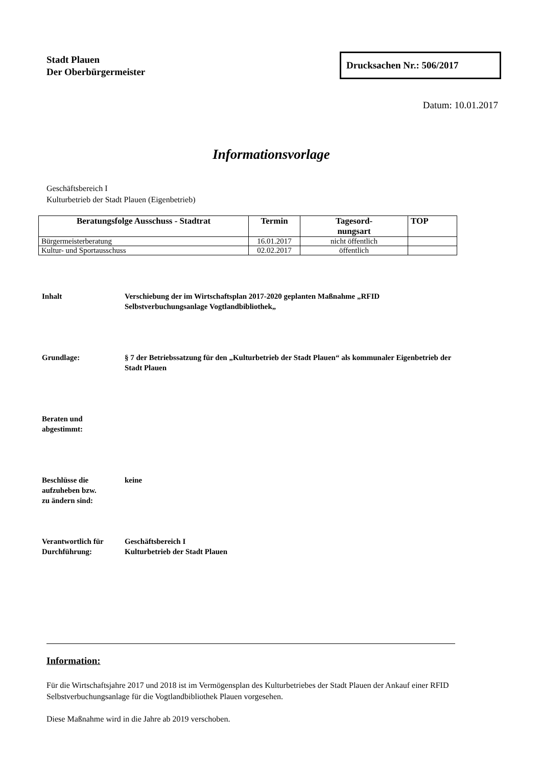Stadt Plauen
Der Oberbürgermeister
Drucksachen Nr.: 506/2017
Datum: 10.01.2017
Informationsvorlage
Geschäftsbereich I
Kulturbetrieb der Stadt Plauen (Eigenbetrieb)
| Beratungsfolge Ausschuss - Stadtrat | Termin | Tagesord- nungsart | TOP |
| --- | --- | --- | --- |
| Bürgermeisterberatung | 16.01.2017 | nicht öffentlich | |
| Kultur- und Sportausschuss | 02.02.2017 | öffentlich | |
Inhalt Verschiebung der im Wirtschaftsplan 2017-2020 geplanten Maßnahme „RFID Selbstverbuchungsanlage Vogtlandbibliothek„
Grundlage: § 7 der Betriebssatzung für den „Kulturbetrieb der Stadt Plauen“ als kommunaler Eigenbetrieb der Stadt Plauen
Beraten und
abgestimmt:
Beschlüsse die
aufzuheben bzw.
zu ändern sind:
keine
Verantwortlich für
Durchführung:
Geschäftsbereich I
Kulturbetrieb der Stadt Plauen
Information:
Für die Wirtschaftsjahre 2017 und 2018 ist im Vermögensplan des Kulturbetriebes der Stadt Plauen der Ankauf einer RFID Selbstverbuchungsanlage für die Vogtlandbibliothek Plauen vorgesehen.
Diese Maßnahme wird in die Jahre ab 2019 verschoben.